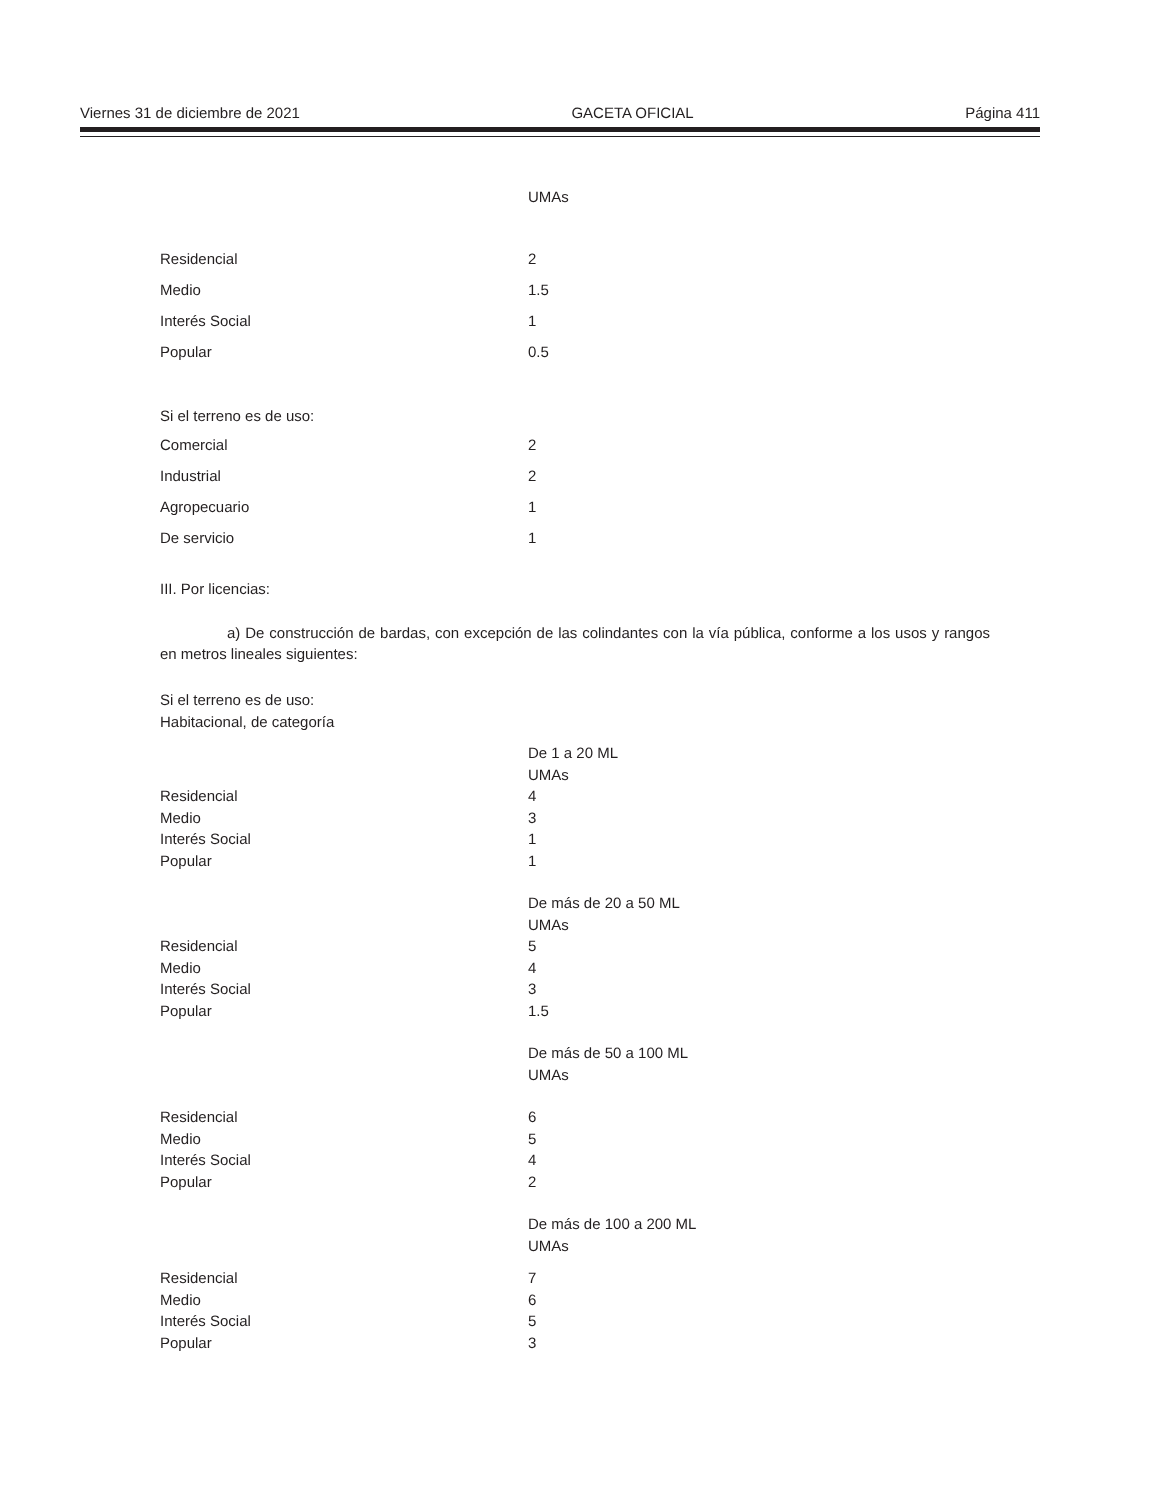Viernes 31 de diciembre de 2021 GACETA OFICIAL Página 411
| | UMAs |
| Residencial | 2 |
| Medio | 1.5 |
| Interés Social | 1 |
| Popular | 0.5 |
Si el terreno es de uso:
| Comercial | 2 |
| Industrial | 2 |
| Agropecuario | 1 |
| De servicio | 1 |
III. Por licencias:
a) De construcción de bardas, con excepción de las colindantes con la vía pública, conforme a los usos y rangos en metros lineales siguientes:
Si el terreno es de uso:
Habitacional, de categoría
| | De 1 a 20 ML |
| | UMAs |
| Residencial | 4 |
| Medio | 3 |
| Interés Social | 1 |
| Popular | 1 |
| | De más de 20 a 50 ML |
| | UMAs |
| Residencial | 5 |
| Medio | 4 |
| Interés Social | 3 |
| Popular | 1.5 |
| | De más de 50 a 100 ML |
| | UMAs |
| Residencial | 6 |
| Medio | 5 |
| Interés Social | 4 |
| Popular | 2 |
| | De más de 100 a 200 ML |
| | UMAs |
| Residencial | 7 |
| Medio | 6 |
| Interés Social | 5 |
| Popular | 3 |